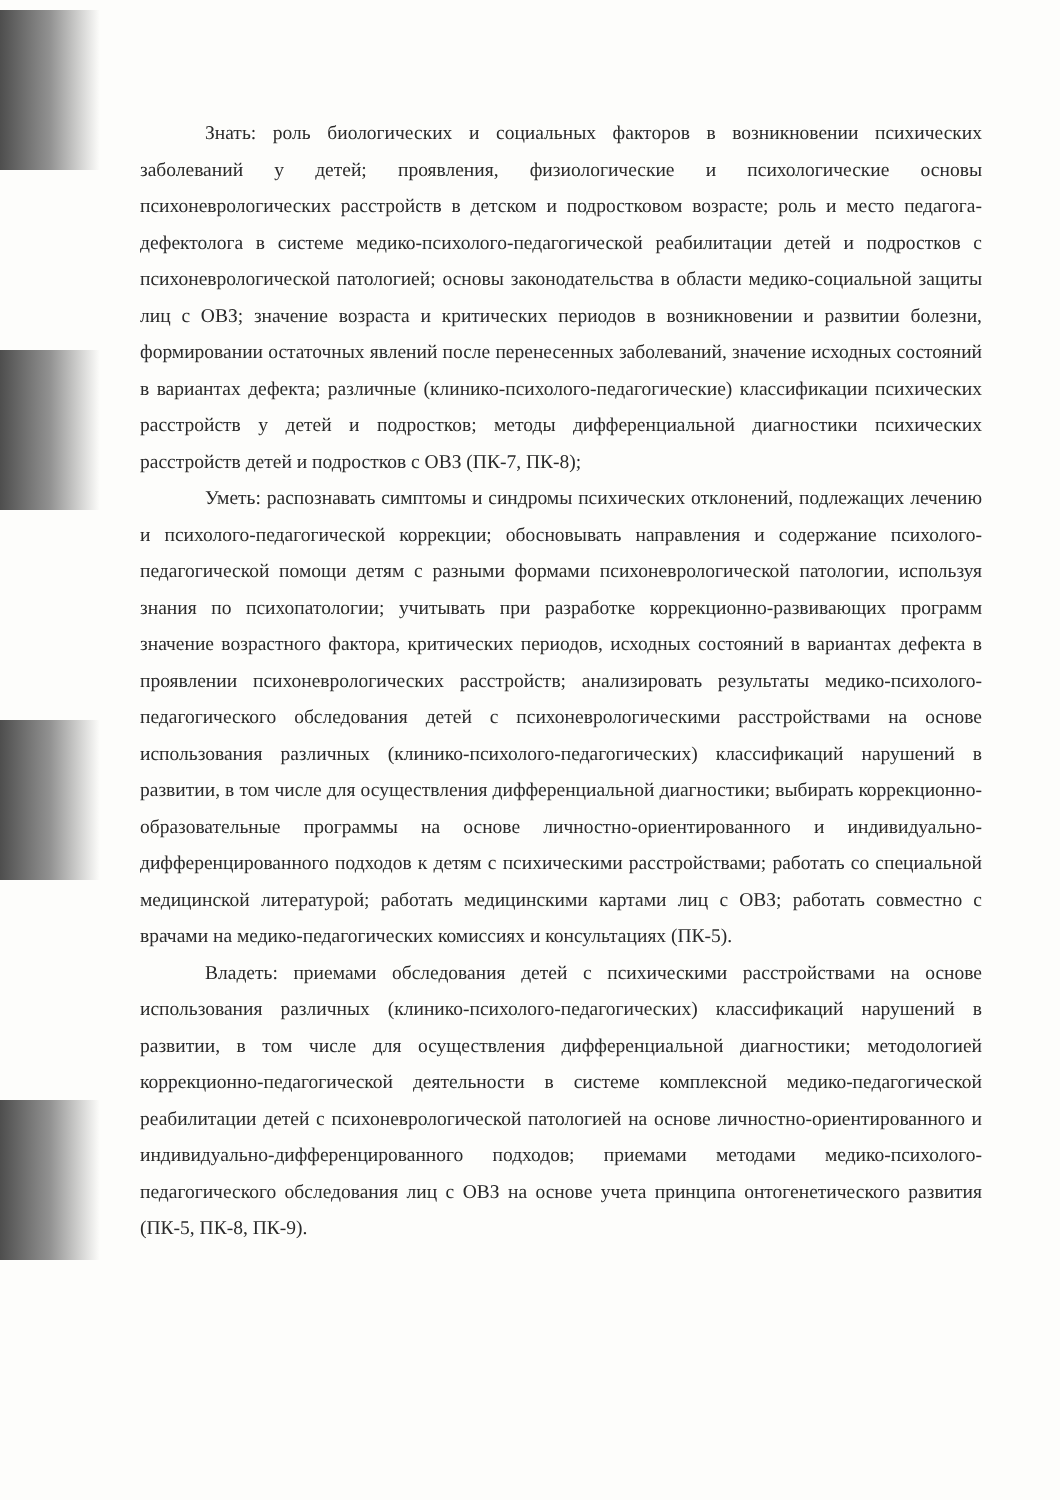Знать: роль биологических и социальных факторов в возникновении психических заболеваний у детей; проявления, физиологические и психологические основы психоневрологических расстройств в детском и подростковом возрасте; роль и место педагога-дефектолога в системе медико-психолого-педагогической реабилитации детей и подростков с психоневрологической патологией; основы законодательства в области медико-социальной защиты лиц с ОВЗ; значение возраста и критических периодов в возникновении и развитии болезни, формировании остаточных явлений после перенесенных заболеваний, значение исходных состояний в вариантах дефекта; различные (клинико-психолого-педагогические) классификации психических расстройств у детей и подростков; методы дифференциальной диагностики психических расстройств детей и подростков с ОВЗ (ПК-7, ПК-8);
Уметь: распознавать симптомы и синдромы психических отклонений, подлежащих лечению и психолого-педагогической коррекции; обосновывать направления и содержание психолого-педагогической помощи детям с разными формами психоневрологической патологии, используя знания по психопатологии; учитывать при разработке коррекционно-развивающих программ значение возрастного фактора, критических периодов, исходных состояний в вариантах дефекта в проявлении психоневрологических расстройств; анализировать результаты медико-психолого-педагогического обследования детей с психоневрологическими расстройствами на основе использования различных (клинико-психолого-педагогических) классификаций нарушений в развитии, в том числе для осуществления дифференциальной диагностики; выбирать коррекционно-образовательные программы на основе личностно-ориентированного и индивидуально-дифференцированного подходов к детям с психическими расстройствами; работать со специальной медицинской литературой; работать медицинскими картами лиц с ОВЗ; работать совместно с врачами на медико-педагогических комиссиях и консультациях (ПК-5).
Владеть: приемами обследования детей с психическими расстройствами на основе использования различных (клинико-психолого-педагогических) классификаций нарушений в развитии, в том числе для осуществления дифференциальной диагностики; методологией коррекционно-педагогической деятельности в системе комплексной медико-педагогической реабилитации детей с психоневрологической патологией на основе личностно-ориентированного и индивидуально-дифференцированного подходов; приемами методами медико-психолого-педагогического обследования лиц с ОВЗ на основе учета принципа онтогенетического развития (ПК-5, ПК-8, ПК-9).